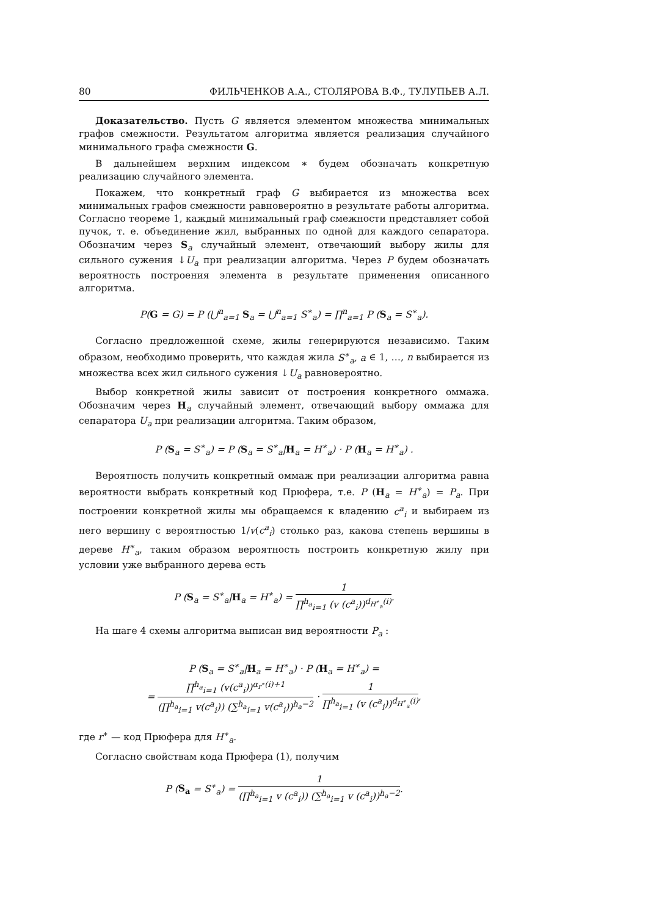80 ФИЛЬЧЕНКОВ А.А., СТОЛЯРОВА В.Ф., ТУЛУПЬЕВ А.Л.
Доказательство. Пусть G является элементом множества минимальных графов смежности. Результатом алгоритма является реализация случайного минимального графа смежности G.
В дальнейшем верхним индексом ∗ будем обозначать конкретную реализацию случайного элемента.
Покажем, что конкретный граф G выбирается из множества всех минимальных графов смежности равновероятно в результате работы алгоритма. Согласно теореме 1, каждый минимальный граф смежности представляет собой пучок, т. е. объединение жил, выбранных по одной для каждого сепаратора. Обозначим через S<sub>a</sub> случайный элемент, отвечающий выбору жилы для сильного сужения ↓U<sub>a</sub> при реализации алгоритма. Через P будем обозначать вероятность построения элемента в результате применения описанного алгоритма.
P(G = G) = P (⋃<sup>n</sup><sub>a=1</sub> S<sub>a</sub> = ⋃<sup>n</sup><sub>a=1</sub> S<sup>∗</sup><sub>a</sub>) = ∏<sup>n</sup><sub>a=1</sub> P (S<sub>a</sub> = S<sup>∗</sup><sub>a</sub>).
Согласно предложенной схеме, жилы генерируются независимо. Таким образом, необходимо проверить, что каждая жила S<sup>∗</sup><sub>a</sub>, a ∈ 1, …, n выбирается из множества всех жил сильного сужения ↓U<sub>a</sub> равновероятно.
Выбор конкретной жилы зависит от построения конкретного оммажа. Обозначим через H<sub>a</sub> случайный элемент, отвечающий выбору оммажа для сепаратора U<sub>a</sub> при реализации алгоритма. Таким образом,
P (S<sub>a</sub> = S<sup>∗</sup><sub>a</sub>) = P (S<sub>a</sub> = S<sup>∗</sup><sub>a</sub>|H<sub>a</sub> = H<sup>∗</sup><sub>a</sub>) · P (H<sub>a</sub> = H<sup>∗</sup><sub>a</sub>) .
Вероятность получить конкретный оммаж при реализации алгоритма равна вероятности выбрать конкретный код Прюфера, т.е. P (H<sub>a</sub> = H<sup>∗</sup><sub>a</sub>) = P<sub>a</sub>. При построении конкретной жилы мы обращаемся к владению c<sup>a</sup><sub>i</sub> и выбираем из него вершину с вероятностью 1/v(c<sup>a</sup><sub>i</sub>) столько раз, какова степень вершины в дереве H<sup>∗</sup><sub>a</sub>, таким образом вероятность построить конкретную жилу при условии уже выбранного дерева есть
P (S<sub>a</sub> = S<sup>∗</sup><sub>a</sub>|H<sub>a</sub> = H<sup>∗</sup><sub>a</sub>) = 1 ∏<sup>h<sub>a</sub></sup><sub>i=1</sub> (v (c<sup>a</sup><sub>i</sub>))<sup>d<sub>H<sup>∗</sup><sub>a</sub></sub>(i)</sup>.
На шаге 4 схемы алгоритма выписан вид вероятности P<sub>a</sub> :
P (S<sub>a</sub> = S<sup>∗</sup><sub>a</sub>|H<sub>a</sub> = H<sup>∗</sup><sub>a</sub>) · P (H<sub>a</sub> = H<sup>∗</sup><sub>a</sub>) =
= ∏<sup>h<sub>a</sub></sup><sub>i=1</sub> (v(c<sup>a</sup><sub>i</sub>))<sup>α<sub>r<sup>∗</sup></sub>(i)+1</sup> (∏<sup>h<sub>a</sub></sup><sub>i=1</sub> v(c<sup>a</sup><sub>i</sub>)) (∑<sup>h<sub>a</sub></sup><sub>i=1</sub> v(c<sup>a</sup><sub>i</sub>))<sup>h<sub>a</sub>−2</sup> · 1 ∏<sup>h<sub>a</sub></sup><sub>i=1</sub> (v (c<sup>a</sup><sub>i</sub>))<sup>d<sub>H<sup>∗</sup><sub>a</sub></sub>(i)</sup>,
где r<sup>∗</sup> — код Прюфера для H<sup>∗</sup><sub>a</sub>.
Согласно свойствам кода Прюфера (1), получим
P (S<sub>a</sub> = S<sup>∗</sup><sub>a</sub>) = 1 (∏<sup>h<sub>a</sub></sup><sub>i=1</sub> v (c<sup>a</sup><sub>i</sub>)) (∑<sup>h<sub>a</sub></sup><sub>i=1</sub> v (c<sup>a</sup><sub>i</sub>))<sup>h<sub>a</sub>−2</sup>.